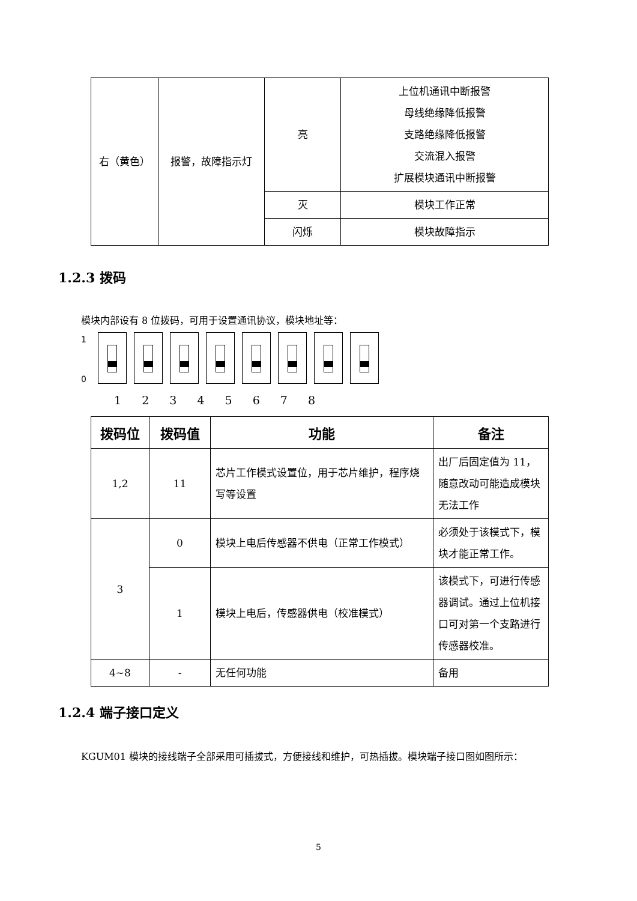| 右（黄色） | 报警，故障指示灯 | 亮 | 上位机通讯中断报警 母线绝缘降低报警 支路绝缘降低报警 交流混入报警 扩展模块通讯中断报警 |
| | | 灭 | 模块工作正常 |
| | | 闪烁 | 模块故障指示 |
1.2.3 拨码
模块内部设有 8 位拨码，可用于设置通讯协议，模块地址等：
1
0
1 2 3 4 5 6 7 8
| 拨码位 | 拨码值 | 功能 | 备注 |
| --- | --- | --- | --- |
| 1,2 | 11 | 芯片工作模式设置位，用于芯片维护，程序烧写等设置 | 出厂后固定值为 11，随意改动可能造成模块无法工作 |
| 3 | 0 | 模块上电后传感器不供电（正常工作模式） | 必须处于该模式下，模块才能正常工作。 |
| | 1 | 模块上电后，传感器供电（校准模式） | 该模式下，可进行传感器调试。通过上位机接口可对第一个支路进行传感器校准。 |
| 4~8 | - | 无任何功能 | 备用 |
1.2.4 端子接口定义
KGUM01 模块的接线端子全部采用可插拔式，方便接线和维护，可热插拔。模块端子接口图如图所示：
5